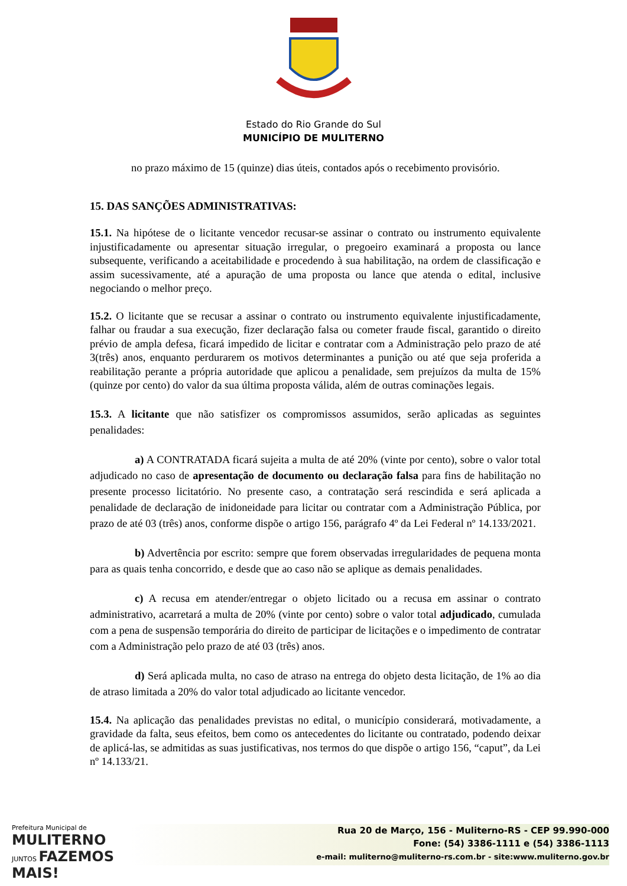Estado do Rio Grande do Sul
MUNICÍPIO DE MULITERNO
no prazo máximo de 15 (quinze) dias úteis, contados após o recebimento provisório.
15. DAS SANÇÕES ADMINISTRATIVAS:
15.1. Na hipótese de o licitante vencedor recusar-se assinar o contrato ou instrumento equivalente injustificadamente ou apresentar situação irregular, o pregoeiro examinará a proposta ou lance subsequente, verificando a aceitabilidade e procedendo à sua habilitação, na ordem de classificação e assim sucessivamente, até a apuração de uma proposta ou lance que atenda o edital, inclusive negociando o melhor preço.
15.2. O licitante que se recusar a assinar o contrato ou instrumento equivalente injustificadamente, falhar ou fraudar a sua execução, fizer declaração falsa ou cometer fraude fiscal, garantido o direito prévio de ampla defesa, ficará impedido de licitar e contratar com a Administração pelo prazo de até 3(três) anos, enquanto perdurarem os motivos determinantes a punição ou até que seja proferida a reabilitação perante a própria autoridade que aplicou a penalidade, sem prejuízos da multa de 15% (quinze por cento) do valor da sua última proposta válida, além de outras cominações legais.
15.3. A licitante que não satisfizer os compromissos assumidos, serão aplicadas as seguintes penalidades:
a) A CONTRATADA ficará sujeita a multa de até 20% (vinte por cento), sobre o valor total adjudicado no caso de apresentação de documento ou declaração falsa para fins de habilitação no presente processo licitatório. No presente caso, a contratação será rescindida e será aplicada a penalidade de declaração de inidoneidade para licitar ou contratar com a Administração Pública, por prazo de até 03 (três) anos, conforme dispõe o artigo 156, parágrafo 4º da Lei Federal nº 14.133/2021.
b) Advertência por escrito: sempre que forem observadas irregularidades de pequena monta para as quais tenha concorrido, e desde que ao caso não se aplique as demais penalidades.
c) A recusa em atender/entregar o objeto licitado ou a recusa em assinar o contrato administrativo, acarretará a multa de 20% (vinte por cento) sobre o valor total adjudicado, cumulada com a pena de suspensão temporária do direito de participar de licitações e o impedimento de contratar com a Administração pelo prazo de até 03 (três) anos.
d) Será aplicada multa, no caso de atraso na entrega do objeto desta licitação, de 1% ao dia de atraso limitada a 20% do valor total adjudicado ao licitante vencedor.
15.4. Na aplicação das penalidades previstas no edital, o município considerará, motivadamente, a gravidade da falta, seus efeitos, bem como os antecedentes do licitante ou contratado, podendo deixar de aplicá-las, se admitidas as suas justificativas, nos termos do que dispõe o artigo 156, “caput”, da Lei nº 14.133/21.
Prefeitura Municipal de
MULITERNO
JUNTOS FAZEMOS MAIS!
Rua 20 de Março, 156 - Muliterno-RS - CEP 99.990-000
Fone: (54) 3386-1111 e (54) 3386-1113
e-mail: muliterno@muliterno-rs.com.br - site:www.muliterno.gov.br